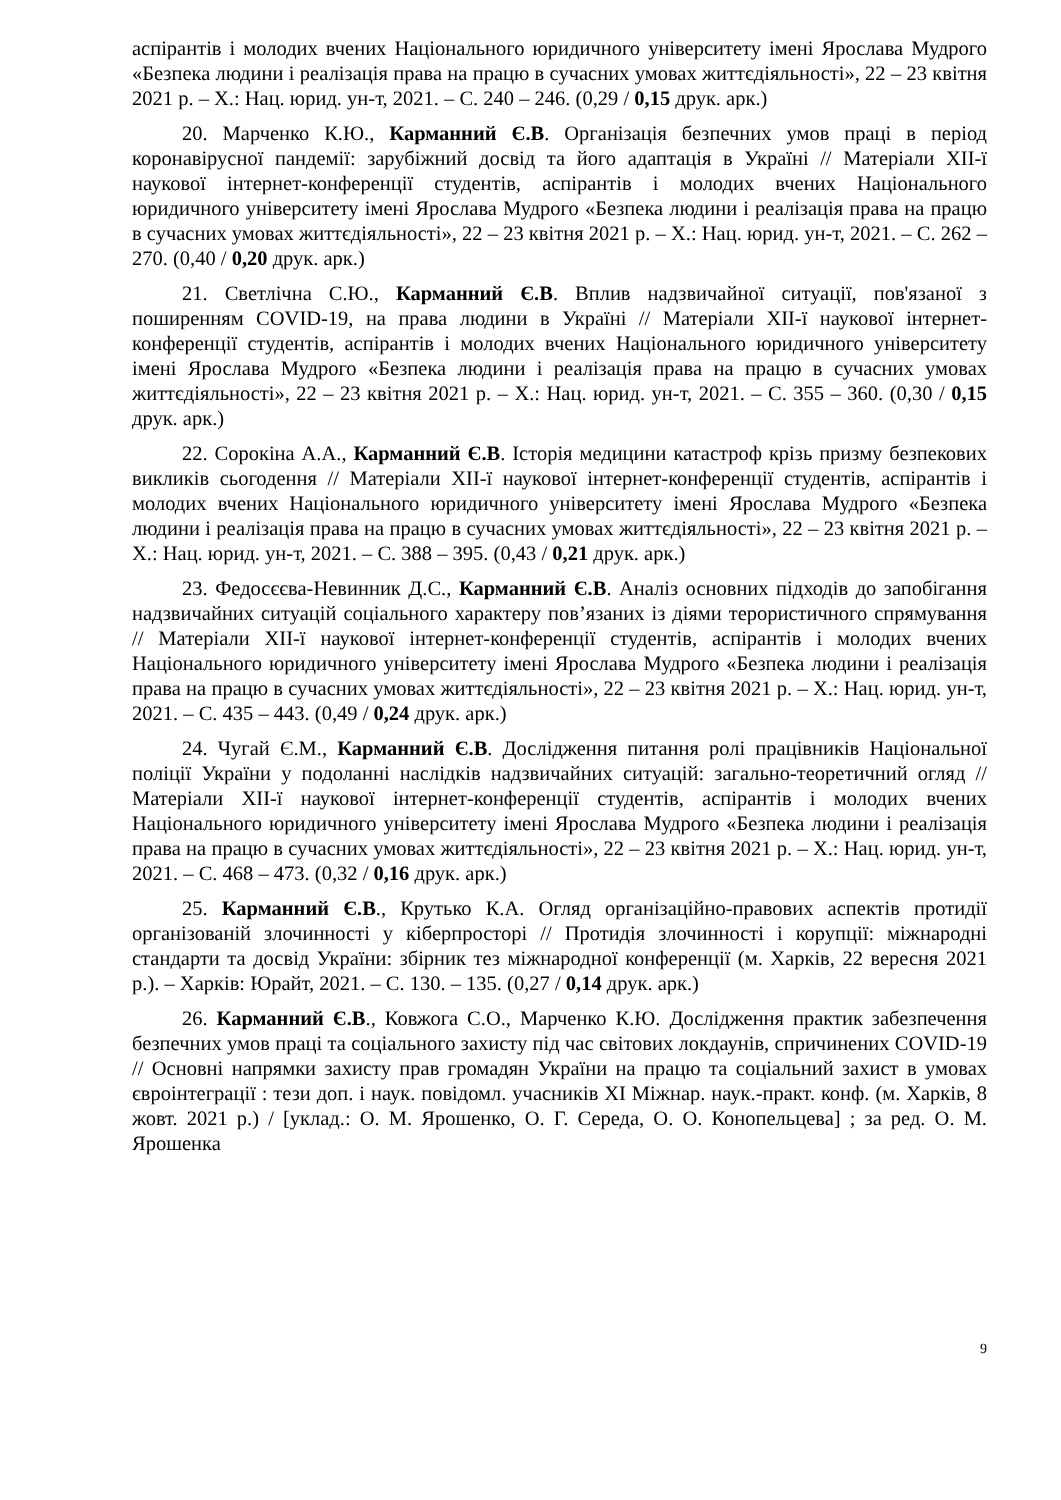аспірантів і молодих вчених Національного юридичного університету імені Ярослава Мудрого «Безпека людини і реалізація права на працю в сучасних умовах життєдіяльності», 22 – 23 квітня 2021 р. – Х.: Нац. юрид. ун-т, 2021. – С. 240 – 246. (0,29 / 0,15 друк. арк.)
20. Марченко К.Ю., Карманний Є.В. Організація безпечних умов праці в період коронавірусної пандемії: зарубіжний досвід та його адаптація в Україні // Матеріали XII-ї наукової інтернет-конференції студентів, аспірантів і молодих вчених Національного юридичного університету імені Ярослава Мудрого «Безпека людини і реалізація права на працю в сучасних умовах життєдіяльності», 22 – 23 квітня 2021 р. – Х.: Нац. юрид. ун-т, 2021. – С. 262 – 270. (0,40 / 0,20 друк. арк.)
21. Светлічна С.Ю., Карманний Є.В. Вплив надзвичайної ситуації, пов'язаної з поширенням COVID-19, на права людини в Україні // Матеріали XII-ї наукової інтернет-конференції студентів, аспірантів і молодих вчених Національного юридичного університету імені Ярослава Мудрого «Безпека людини і реалізація права на працю в сучасних умовах життєдіяльності», 22 – 23 квітня 2021 р. – Х.: Нац. юрид. ун-т, 2021. – С. 355 – 360. (0,30 / 0,15 друк. арк.)
22. Сорокіна А.А., Карманний Є.В. Історія медицини катастроф крізь призму безпекових викликів сьогодення // Матеріали XII-ї наукової інтернет-конференції студентів, аспірантів і молодих вчених Національного юридичного університету імені Ярослава Мудрого «Безпека людини і реалізація права на працю в сучасних умовах життєдіяльності», 22 – 23 квітня 2021 р. – Х.: Нац. юрид. ун-т, 2021. – С. 388 – 395. (0,43 / 0,21 друк. арк.)
23. Федосєєва-Невинник Д.С., Карманний Є.В. Аналіз основних підходів до запобігання надзвичайних ситуацій соціального характеру пов’язаних із діями терористичного спрямування // Матеріали XII-ї наукової інтернет-конференції студентів, аспірантів і молодих вчених Національного юридичного університету імені Ярослава Мудрого «Безпека людини і реалізація права на працю в сучасних умовах життєдіяльності», 22 – 23 квітня 2021 р. – Х.: Нац. юрид. ун-т, 2021. – С. 435 – 443. (0,49 / 0,24 друк. арк.)
24. Чугай Є.М., Карманний Є.В. Дослідження питання ролі працівників Національної поліції України у подоланні наслідків надзвичайних ситуацій: загально-теоретичний огляд // Матеріали XII-ї наукової інтернет-конференції студентів, аспірантів і молодих вчених Національного юридичного університету імені Ярослава Мудрого «Безпека людини і реалізація права на працю в сучасних умовах життєдіяльності», 22 – 23 квітня 2021 р. – Х.: Нац. юрид. ун-т, 2021. – С. 468 – 473. (0,32 / 0,16 друк. арк.)
25. Карманний Є.В., Крутько К.А. Огляд організаційно-правових аспектів протидії організованій злочинності у кіберпросторі // Протидія злочинності і корупції: міжнародні стандарти та досвід України: збірник тез міжнародної конференції (м. Харків, 22 вересня 2021 р.). – Харків: Юрайт, 2021. – С. 130. – 135. (0,27 / 0,14 друк. арк.)
26. Карманний Є.В., Ковжога С.О., Марченко К.Ю. Дослідження практик забезпечення безпечних умов праці та соціального захисту під час світових локдаунів, спричинених COVID-19 // Основні напрямки захисту прав громадян України на працю та соціальний захист в умовах євроінтеграції : тези доп. і наук. повідомл. учасників XI Міжнар. наук.-практ. конф. (м. Харків, 8 жовт. 2021 р.) / [уклад.: О. М. Ярошенко, О. Г. Середа, О. О. Конопельцева] ; за ред. О. М. Ярошенка
9